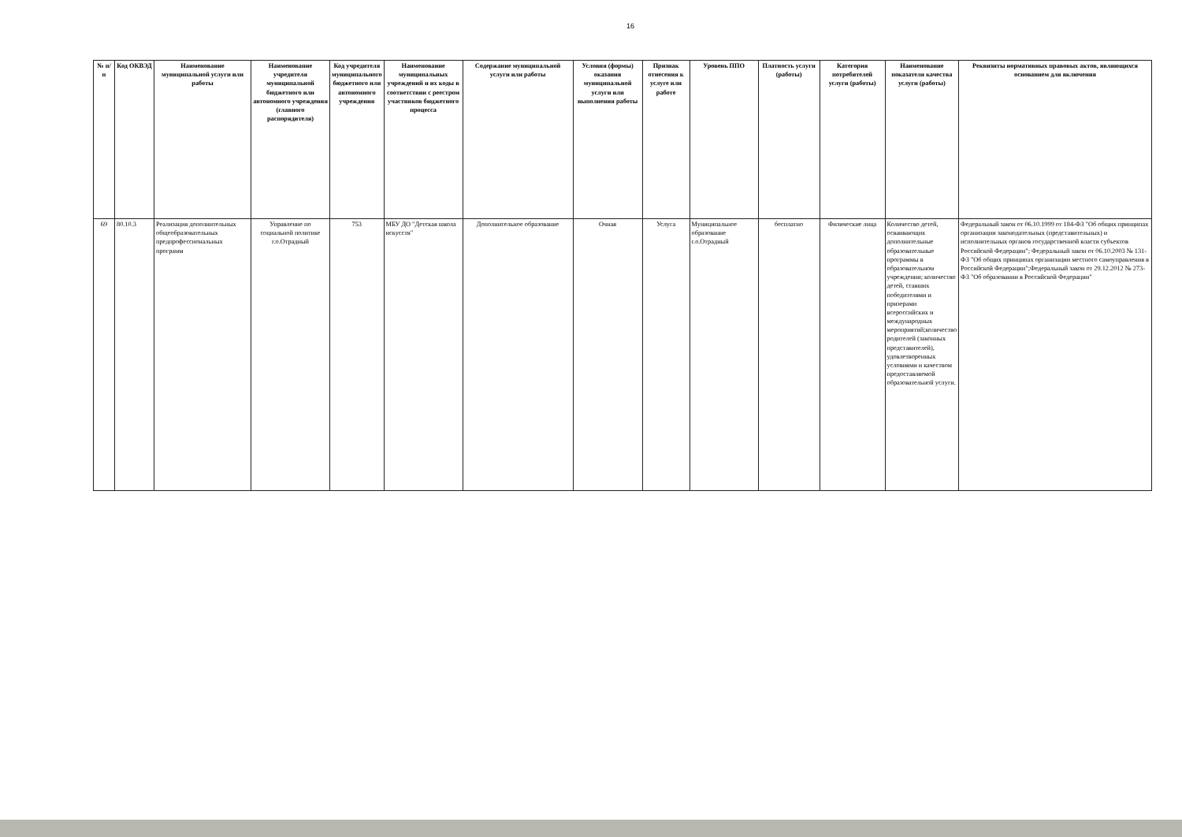16
| № п/п | Код ОКВЭД | Наименование муниципальной услуги или работы | Наименование учредителя муниципальной бюджетного или автономного учреждения (главного распорядителя) | Код учредителя муниципального бюджетного или автономного учреждения | Наименование муниципальных учреждений и их коды в соответствии с реестром участников бюджетного процесса | Содержание муниципальной услуги или работы | Условия (формы) оказания муниципальной услуги или выполнения работы | Признак отнесения к услуге или работе | Уровень ППО | Платность услуги (работы) | Категория потребителей услуги (работы) | Наименование показателя качества услуги (работы) | Реквизиты нормативных правовых актов, являющихся основанием для включения |
| --- | --- | --- | --- | --- | --- | --- | --- | --- | --- | --- | --- | --- | --- |
| 69 | 80.10.3 | Реализация дополнительных общеобразовательных предпрофессиональных программ | Управление по социальной политике г.о.Отрадный | 753 | МБУ ДО "Детская школа искусств" | Дополнительное образование | Очная | Услуга | Муниципальное образование г.о.Отрадный | бесплатно | Физические лица | Количество детей, осваивающих дополнительные образовательные программы в образовательном учреждении; количество детей, ставших победителями и призерами всероссийских и международных мероприятий;количество родителей (законных представителей), удовлетворенных условиями и качеством предоставляемой образовательной услуги. | Федеральный закон от 06.10.1999 от 184-ФЗ "Об общих принципах организации законодательных (представительных) и исполнительных органов государственной власти субъектов Российской Федерации"; Федеральный закон от 06.10.2003 № 131- ФЗ "Об общих принципах организации местного самоуправления в Российской Федерации";Федеральный закон от 29.12.2012 № 273-ФЗ "Об образовании в Российской Федерации" |